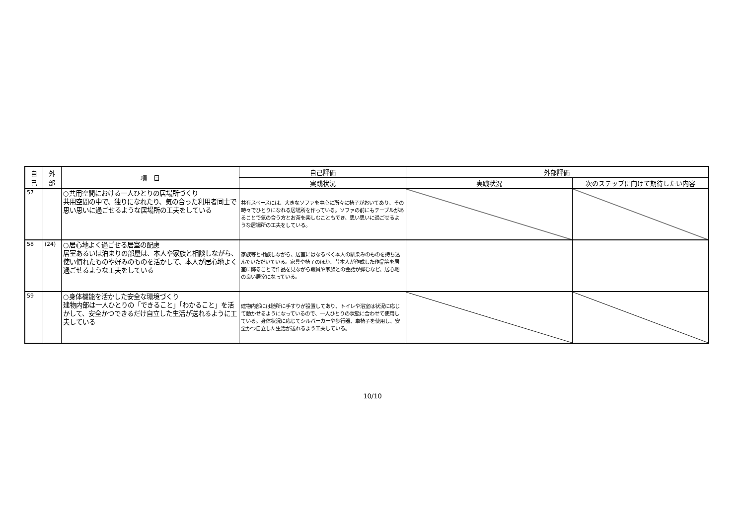| 自 己 | 外 部 | 項 目 | 自己評価 | 外部評価 | |
| --- | --- | --- | --- | --- | --- |
| | | | 実践状況 | 実践状況 | 次のステップに向けて期待したい内容 |
| 57 | | ○共用空間における一人ひとりの居場所づくり 共用空間の中で、独りになれたり、気の合った利用者同士で思い思いに過ごせるような居場所の工夫をしている | 共有スペースには、大きなソファを中心に所々に椅子がおいてあり、その時々でひとりになれる居場所を作っている。ソファの前にもテーブルがあることで気の合う方とお茶を楽しむこともでき、思い思いに過ごせるような居場所の工夫をしている。 | | |
| 58 | (24) | ○居心地よく過ごせる居室の配慮 居室あるいは泊まりの部屋は、本人や家族と相談しながら、使い慣れたものや好みのものを活かして、本人が居心地よく過ごせるような工夫をしている | 家族等と相談しながら、居室にはなるべく本人の馴染みのものを持ち込んでいただいている。家具や椅子のほか、昔本人が作成した作品等を居室に飾ることで作品を見ながら職員や家族との会話が弾むなど、居心地の良い居室になっている。 | | |
| 59 | | ○身体機能を活かした安全な環境づくり 建物内部は一人ひとりの「できること」「わかること」を活かして、安全かつできるだけ自立した生活が送れるように工夫している | 建物内部には随所に手すりが設置してあり、トイレや浴室は状況に応じて動かせるようになっているので、一人ひとりの状態に合わせて使用している。身体状況に応じてシルバーカーや歩行器、車椅子を使用し、安全かつ自立した生活が送れるよう工夫している。 | | |
10/10